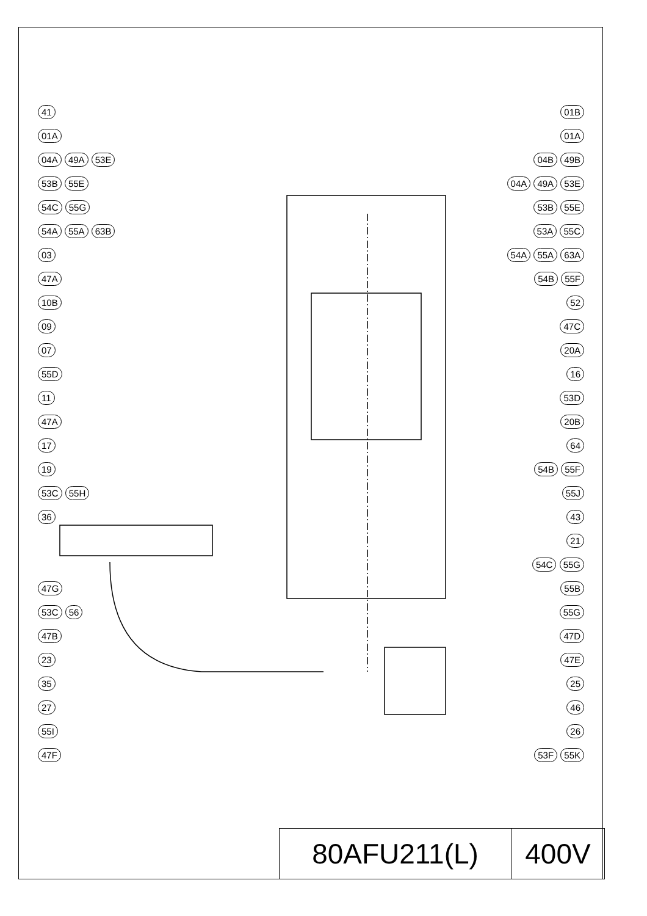41
01A
04A 49A 53E
53B 55E
54C 55G
54A 55A 63B
03
47A
10B
09
07
55D
11
47A
17
19
53C 55H
36
47G
53C 56
47B
23
35
27
55I
47F
01B
01A
04B 49B
04A 49A 53E
53B 55E
53A 55C
54A 55A 63A
54B 55F
52
47C
20A
16
53D
20B
64
54B 55F
55J
43
21
54C 55G
55B
55G
47D
47E
25
46
26
53F 55K
| 80AFU211(L) | 400V |